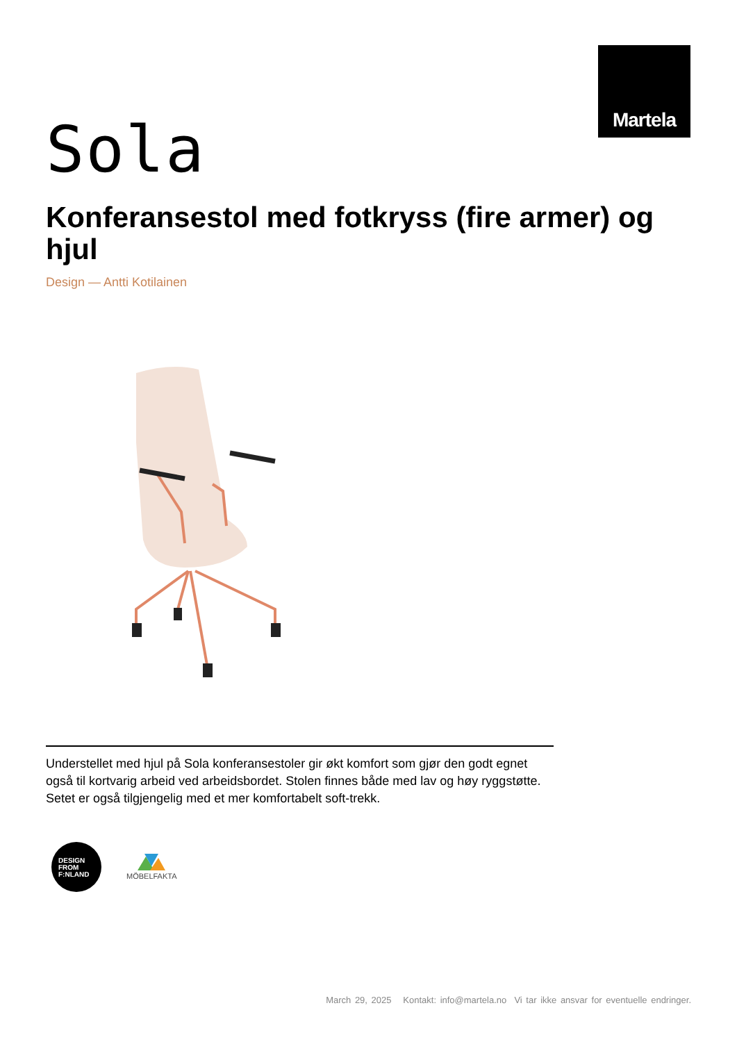Martela
Sola
Konferansestol med fotkryss (fire armer) og hjul
Design — Antti Kotilainen
Understellet med hjul på Sola konferansestoler gir økt komfort som gjør den godt egnet også til kortvarig arbeid ved arbeidsbordet. Stolen finnes både med lav og høy ryggstøtte. Setet er også tilgjengelig med et mer komfortabelt soft-trekk.
DESIGN
FROM
F:NLAND
MÖBELFAKTA
March 29, 2025 Kontakt: info@martela.no Vi tar ikke ansvar for eventuelle endringer.